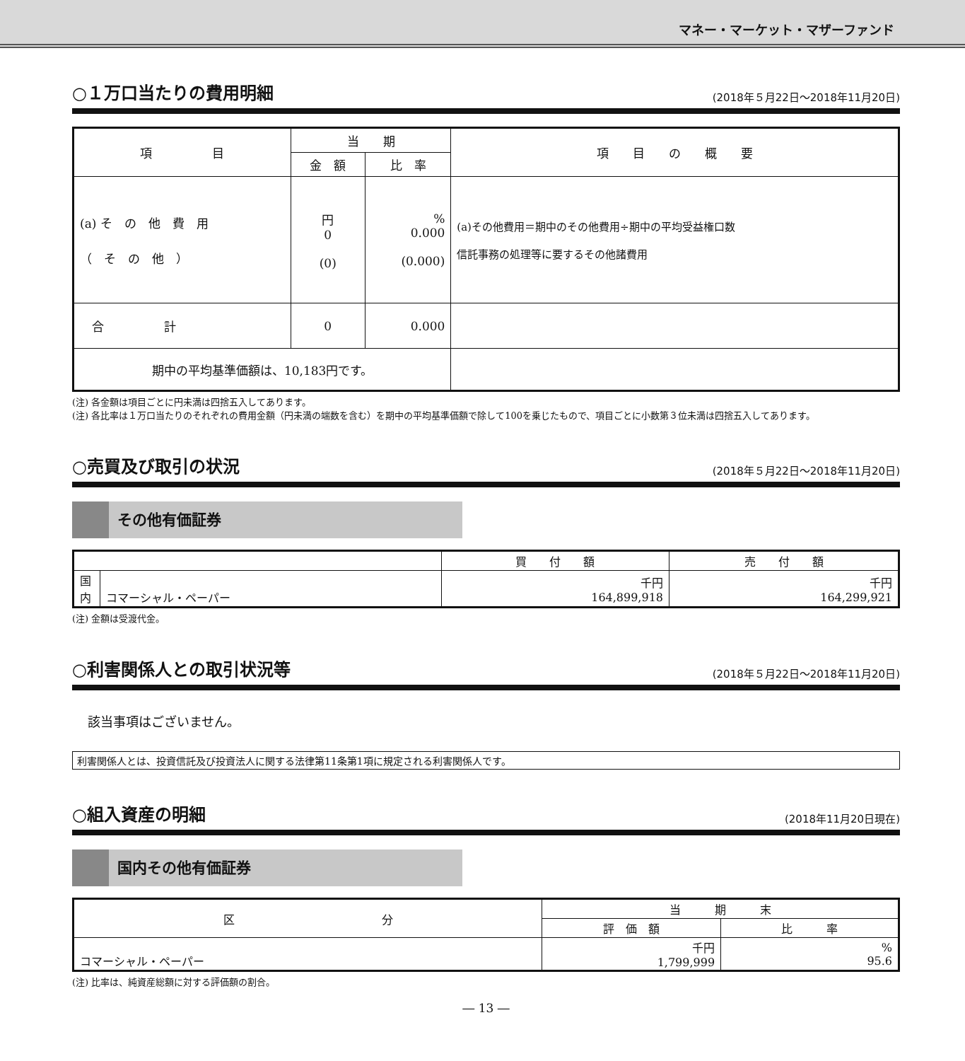マネー・マーケット・マザーファンド
○１万口当たりの費用明細 (2018年５月22日～2018年11月20日)
| 項 目 | 当 期 | | 項 目 の 概 要 |
| --- | --- | --- | --- |
| | 金 額 | 比 率 | |
| (a) そ の 他 費 用 （ そ の 他 ） | 円 0 (0) | % 0.000 (0.000) | (a)その他費用＝期中のその他費用÷期中の平均受益権口数 信託事務の処理等に要するその他諸費用 |
| 合 計 | 0 | 0.000 | |
| 期中の平均基準価額は、10,183円です。 | | | |
(注) 各金額は項目ごとに円未満は四捨五入してあります。
(注) 各比率は１万口当たりのそれぞれの費用金額（円未満の端数を含む）を期中の平均基準価額で除して100を乗じたもので、項目ごとに小数第３位未満は四捨五入してあります。
○売買及び取引の状況 (2018年５月22日～2018年11月20日)
その他有価証券
| | | 買 付 額 | 売 付 額 |
| --- | --- | --- | --- |
| 国 内 | コマーシャル・ペーパー | 千円 164,899,918 | 千円 164,299,921 |
(注) 金額は受渡代金。
○利害関係人との取引状況等 (2018年５月22日～2018年11月20日)
該当事項はございません。
利害関係人とは、投資信託及び投資法人に関する法律第11条第1項に規定される利害関係人です。
○組入資産の明細 (2018年11月20日現在)
国内その他有価証券
| 区 分 | 当 期 末 | |
| --- | --- | --- |
| | 評 価 額 | 比 率 |
| コマーシャル・ペーパー | 千円 1,799,999 | % 95.6 |
(注) 比率は、純資産総額に対する評価額の割合。
― 13 ―